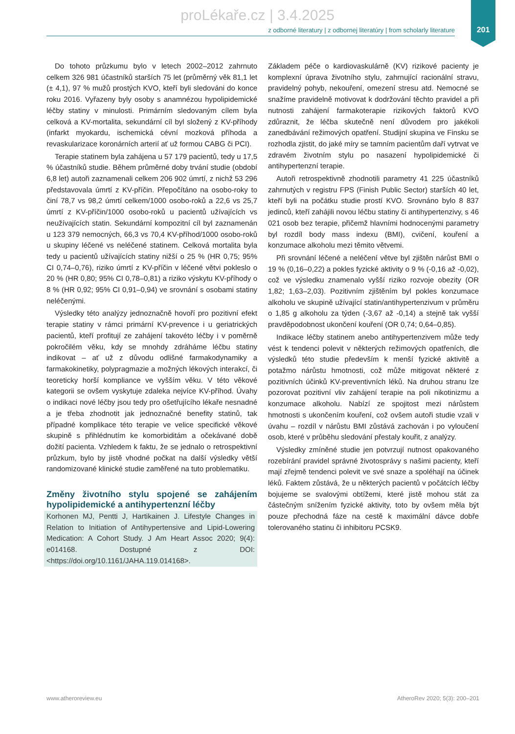proLékaře.cz | 3.4.2025
z odborné literatury | z odbornej literatúry | from scholarly literature
201
Do tohoto průzkumu bylo v letech 2002–2012 zahrnuto celkem 326 981 účastníků starších 75 let (průměrný věk 81,1 let (± 4,1), 97 % mužů prostých KVO, kteří byli sledováni do konce roku 2016. Vyřazeny byly osoby s anamnézou hypolipidemické léčby statiny v minulosti. Primárním sledovaným cílem byla celková a KV-mortalita, sekundární cíl byl složený z KV-příhody (infarkt myokardu, ischemická cévní mozková příhoda a revaskularizace koronárních arterií ať už formou CABG či PCI).
Terapie statinem byla zahájena u 57 179 pacientů, tedy u 17,5 % účastníků studie. Během průměrné doby trvání studie (období 6,8 let) autoři zaznamenali celkem 206 902 úmrtí, z nichž 53 296 představovala úmrtí z KV-příčin. Přepočítáno na osobo-roky to činí 78,7 vs 98,2 úmrtí celkem/1000 osobo-roků a 22,6 vs 25,7 úmrtí z KV-příčin/1000 osobo-roků u pacientů užívajících vs neužívajících statin. Sekundární kompozitní cíl byl zaznamenán u 123 379 nemocných, 66,3 vs 70,4 KV-příhod/1000 osobo-roků u skupiny léčené vs neléčené statinem. Celková mortalita byla tedy u pacientů užívajících statiny nižší o 25 % (HR 0,75; 95% CI 0,74–0,76), riziko úmrtí z KV-příčin v léčené větvi pokleslo o 20 % (HR 0,80; 95% CI 0,78–0,81) a riziko výskytu KV-příhody o 8 % (HR 0,92; 95% CI 0,91–0,94) ve srovnání s osobami statiny neléčenými.
Výsledky této analýzy jednoznačně hovoří pro pozitivní efekt terapie statiny v rámci primární KV-prevence i u geriatrických pacientů, kteří profitují ze zahájení takovéto léčby i v poměrně pokročilém věku, kdy se mnohdy zdráháme léčbu statiny indikovat – ať už z důvodu odlišné farmakodynamiky a farmakokinetiky, polypragmazie a možných lékových interakcí, či teoreticky horší kompliance ve vyšším věku. V této věkové kategorii se ovšem vyskytuje zdaleka nejvíce KV-příhod. Úvahy o indikaci nové léčby jsou tedy pro ošetřujícího lékaře nesnadné a je třeba zhodnotit jak jednoznačné benefity statinů, tak případné komplikace této terapie ve velice specifické věkové skupině s přihlédnutím ke komorbiditám a očekávané době dožití pacienta. Vzhledem k faktu, že se jednalo o retrospektivní průzkum, bylo by jistě vhodné počkat na další výsledky větší randomizované klinické studie zaměřené na tuto problematiku.
Změny životního stylu spojené se zahájením hypolipidemické a antihypertenzní léčby
Korhonen MJ, Pentti J, Hartikainen J. Lifestyle Changes in Relation to Initiation of Antihypertensive and Lipid-Lowering Medication: A Cohort Study. J Am Heart Assoc 2020; 9(4): e014168. Dostupné z DOI: <https://doi.org/10.1161/JAHA.119.014168>.
Základem péče o kardiovaskulárně (KV) rizikové pacienty je komplexní úprava životního stylu, zahrnující racionální stravu, pravidelný pohyb, nekouření, omezení stresu atd. Nemocné se snažíme pravidelně motivovat k dodržování těchto pravidel a při nutnosti zahájení farmakoterapie rizikových faktorů KVO zdůraznit, že léčba skutečně není důvodem pro jakékoli zanedbávání režimových opatření. Studijní skupina ve Finsku se rozhodla zjistit, do jaké míry se tamním pacientům daří vytrvat ve zdravém životním stylu po nasazení hypolipidemické či antihypertenzní terapie.
Autoři retrospektivně zhodnotili parametry 41 225 účastníků zahrnutých v registru FPS (Finish Public Sector) starších 40 let, kteří byli na počátku studie prostí KVO. Srovnáno bylo 8 837 jedinců, kteří zahájili novou léčbu statiny či antihypertenzivy, s 46 021 osob bez terapie, přičemž hlavními hodnocenými parametry byl rozdíl body mass indexu (BMI), cvičení, kouření a konzumace alkoholu mezi těmito větvemi.
Při srovnání léčené a neléčení větve byl zjištěn nárůst BMI o 19 % (0,16–0,22) a pokles fyzické aktivity o 9 % (-0,16 až -0,02), což ve výsledku znamenalo vyšší riziko rozvoje obezity (OR 1,82; 1,63–2,03). Pozitivním zjištěním byl pokles konzumace alkoholu ve skupině užívající statin/antihypertenzivum v průměru o 1,85 g alkoholu za týden (-3,67 až -0,14) a stejně tak vyšší pravděpodobnost ukončení kouření (OR 0,74; 0,64–0,85).
Indikace léčby statinem anebo antihypertenzivem může tedy vést k tendenci polevit v některých režimových opatřeních, dle výsledků této studie především k menší fyzické aktivitě a potažmo nárůstu hmotnosti, což může mitigovat některé z pozitivních účinků KV-preventivních léků. Na druhou stranu lze pozorovat pozitivní vliv zahájení terapie na poli nikotinizmu a konzumace alkoholu. Nabízí ze spojitost mezi nárůstem hmotnosti s ukončením kouření, což ovšem autoři studie vzali v úvahu – rozdíl v nárůstu BMI zůstává zachován i po vyloučení osob, které v průběhu sledování přestaly kouřit, z analýzy.
Výsledky zmíněné studie jen potvrzují nutnost opakovaného rozebírání pravidel správné životosprávy s našimi pacienty, kteří mají zřejmě tendenci polevit ve své snaze a spoléhají na účinek léků. Faktem zůstává, že u některých pacientů v počátcích léčby bojujeme se svalovými obtížemi, které jistě mohou stát za částečným snížením fyzické aktivity, toto by ovšem měla být pouze přechodná fáze na cestě k maximální dávce dobře tolerovaného statinu či inhibitoru PCSK9.
www.atheroreview.eu AtheroRev 2020; 5(3): 200–201